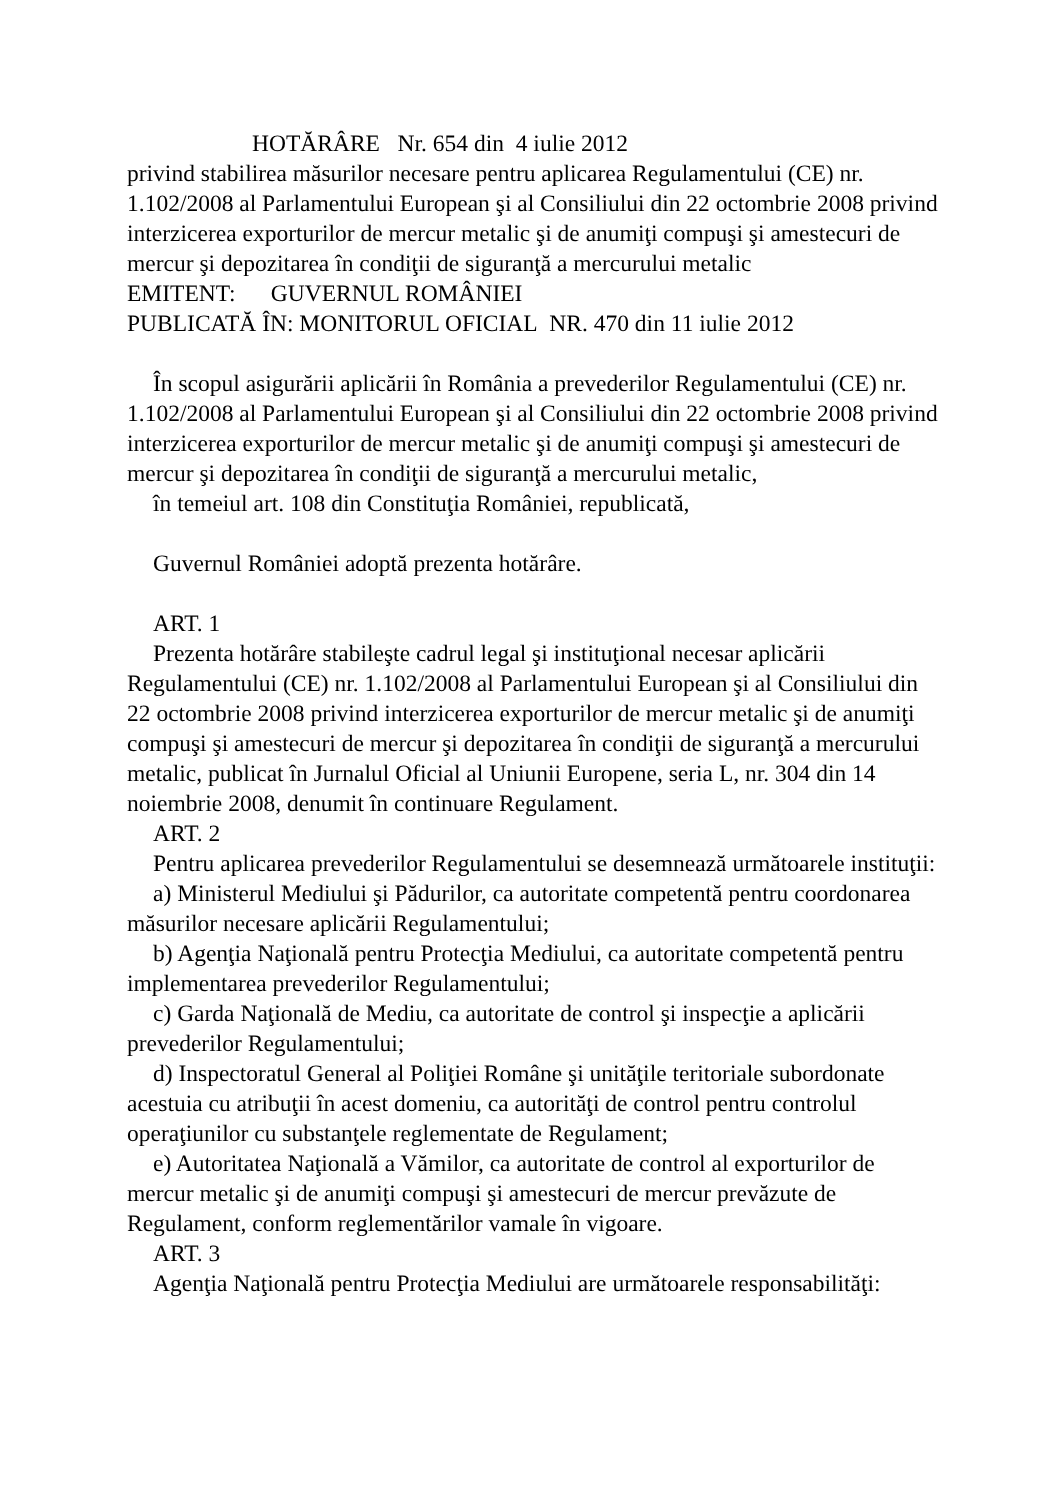HOTĂRÂRE Nr. 654 din 4 iulie 2012
privind stabilirea măsurilor necesare pentru aplicarea Regulamentului (CE) nr. 1.102/2008 al Parlamentului European şi al Consiliului din 22 octombrie 2008 privind interzicerea exporturilor de mercur metalic şi de anumiţi compuşi şi amestecuri de mercur şi depozitarea în condiţii de siguranţă a mercurului metalic
EMITENT: GUVERNUL ROMÂNIEI
PUBLICATĂ ÎN: MONITORUL OFICIAL NR. 470 din 11 iulie 2012
În scopul asigurării aplicării în România a prevederilor Regulamentului (CE) nr. 1.102/2008 al Parlamentului European şi al Consiliului din 22 octombrie 2008 privind interzicerea exporturilor de mercur metalic şi de anumiţi compuşi şi amestecuri de mercur şi depozitarea în condiţii de siguranţă a mercurului metalic,
în temeiul art. 108 din Constituţia României, republicată,
Guvernul României adoptă prezenta hotărâre.
ART. 1
Prezenta hotărâre stabileşte cadrul legal şi instituţional necesar aplicării Regulamentului (CE) nr. 1.102/2008 al Parlamentului European şi al Consiliului din 22 octombrie 2008 privind interzicerea exporturilor de mercur metalic şi de anumiţi compuşi şi amestecuri de mercur şi depozitarea în condiţii de siguranţă a mercurului metalic, publicat în Jurnalul Oficial al Uniunii Europene, seria L, nr. 304 din 14 noiembrie 2008, denumit în continuare Regulament.
ART. 2
Pentru aplicarea prevederilor Regulamentului se desemnează următoarele instituţii:
a) Ministerul Mediului şi Pădurilor, ca autoritate competentă pentru coordonarea măsurilor necesare aplicării Regulamentului;
b) Agenţia Naţională pentru Protecţia Mediului, ca autoritate competentă pentru implementarea prevederilor Regulamentului;
c) Garda Naţională de Mediu, ca autoritate de control şi inspecţie a aplicării prevederilor Regulamentului;
d) Inspectoratul General al Poliţiei Române şi unităţile teritoriale subordonate acestuia cu atribuţii în acest domeniu, ca autorităţi de control pentru controlul operaţiunilor cu substanţele reglementate de Regulament;
e) Autoritatea Naţională a Vămilor, ca autoritate de control al exporturilor de mercur metalic şi de anumiţi compuşi şi amestecuri de mercur prevăzute de Regulament, conform reglementărilor vamale în vigoare.
ART. 3
Agenţia Naţională pentru Protecţia Mediului are următoarele responsabilităţi: